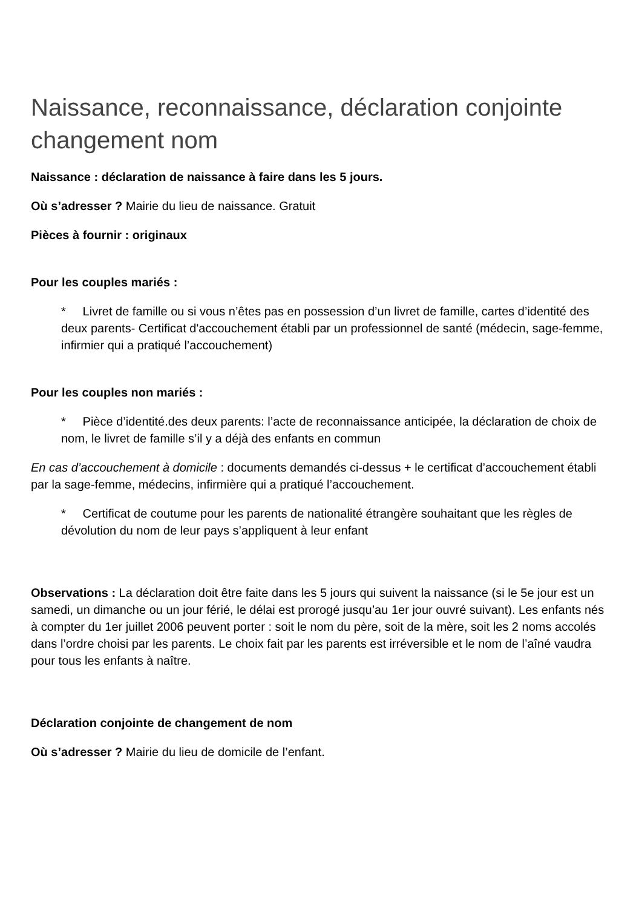Naissance, reconnaissance, déclaration conjointe changement nom
Naissance : déclaration de naissance à faire dans les 5 jours.
Où s’adresser ? Mairie du lieu de naissance. Gratuit
Pièces à fournir : originaux
Pour les couples mariés :
* Livret de famille ou si vous n’êtes pas en possession d’un livret de famille, cartes d’identité des deux parents- Certificat d'accouchement établi par un professionnel de santé (médecin, sage-femme, infirmier qui a pratiqué l’accouchement)
Pour les couples non mariés :
* Pièce d’identité.des deux parents: l’acte de reconnaissance anticipée, la déclaration de choix de nom, le livret de famille s’il y a déjà des enfants en commun
En cas d’accouchement à domicile : documents demandés ci-dessus + le certificat d’accouchement établi par la sage-femme, médecins, infirmière qui a pratiqué l’accouchement.
* Certificat de coutume pour les parents de nationalité étrangère souhaitant que les règles de dévolution du nom de leur pays s’appliquent à leur enfant
Observations : La déclaration doit être faite dans les 5 jours qui suivent la naissance (si le 5e jour est un samedi, un dimanche ou un jour férié, le délai est prorogé jusqu’au 1er jour ouvré suivant). Les enfants nés à compter du 1er juillet 2006 peuvent porter : soit le nom du père, soit de la mère, soit les 2 noms accolés dans l’ordre choisi par les parents. Le choix fait par les parents est irréversible et le nom de l’aîné vaudra pour tous les enfants à naître.
Déclaration conjointe de changement de nom
Où s’adresser ? Mairie du lieu de domicile de l’enfant.